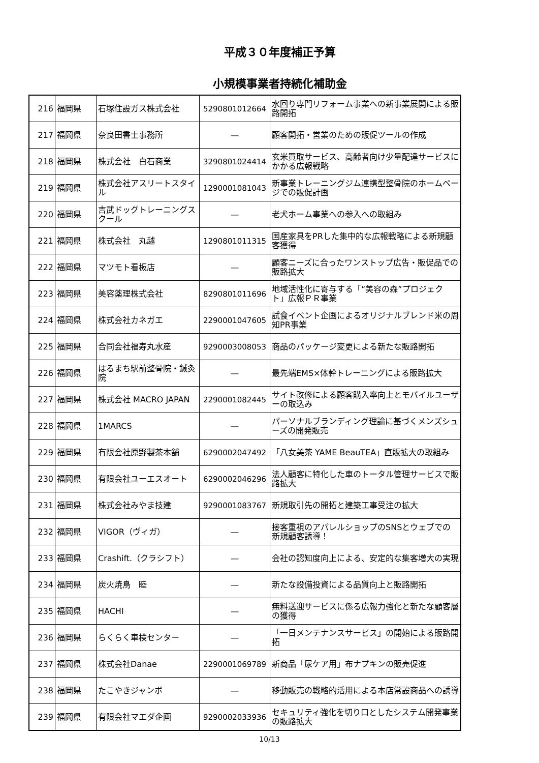平成３０年度補正予算
小規模事業者持続化補助金
| 216 | 福岡県 | 石塚住設ガス株式会社 | 5290801012664 | 水回り専門リフォーム事業への新事業展開による販路開拓 |
| 217 | 福岡県 | 奈良田書士事務所 | ― | 顧客開拓・営業のための販促ツールの作成 |
| 218 | 福岡県 | 株式会社 白石商業 | 3290801024414 | 玄米買取サービス、高齢者向け少量配達サービスにかかる広報戦略 |
| 219 | 福岡県 | 株式会社アスリートスタイル | 1290001081043 | 新事業トレーニングジム連携型整骨院のホームページでの販促計画 |
| 220 | 福岡県 | 吉武ドッグトレーニングスクール | ― | 老犬ホーム事業への参入への取組み |
| 221 | 福岡県 | 株式会社 丸越 | 1290801011315 | 国産家具をPRした集中的な広報戦略による新規顧客獲得 |
| 222 | 福岡県 | マツモト看板店 | ― | 顧客ニーズに合ったワンストップ広告・販促品での販路拡大 |
| 223 | 福岡県 | 美容薬理株式会社 | 8290801011696 | 地域活性化に寄与する「“美容の森”プロジェクト」広報ＰＲ事業 |
| 224 | 福岡県 | 株式会社カネガエ | 2290001047605 | 試食イベント企画によるオリジナルブレンド米の周知PR事業 |
| 225 | 福岡県 | 合同会社福寿丸水産 | 9290003008053 | 商品のパッケージ変更による新たな販路開拓 |
| 226 | 福岡県 | はるまち駅前整骨院・鍼灸院 | ― | 最先端EMS×体幹トレーニングによる販路拡大 |
| 227 | 福岡県 | 株式会社 MACRO JAPAN | 2290001082445 | サイト改修による顧客購入率向上とモバイルユーザーの取込み |
| 228 | 福岡県 | 1MARCS | ― | パーソナルブランディング理論に基づくメンズシューズの開発販売 |
| 229 | 福岡県 | 有限会社原野製茶本舗 | 6290002047492 | 「八女美茶 YAME BeauTEA」直販拡大の取組み |
| 230 | 福岡県 | 有限会社ユーエスオート | 6290002046296 | 法人顧客に特化した車のトータル管理サービスで販路拡大 |
| 231 | 福岡県 | 株式会社みやま技建 | 9290001083767 | 新規取引先の開拓と建築工事受注の拡大 |
| 232 | 福岡県 | VIGOR（ヴィガ） | ― | 接客重視のアパレルショップのSNSとウェブでの新規顧客誘導！ |
| 233 | 福岡県 | Crashift.（クラシフト） | ― | 会社の認知度向上による、安定的な集客増大の実現 |
| 234 | 福岡県 | 炭火焼鳥 睦 | ― | 新たな設備投資による品質向上と販路開拓 |
| 235 | 福岡県 | HACHI | ― | 無料送迎サービスに係る広報力強化と新たな顧客層の獲得 |
| 236 | 福岡県 | らくらく車検センター | ― | 「一日メンテナンスサービス」の開始による販路開拓 |
| 237 | 福岡県 | 株式会社Danae | 2290001069789 | 新商品「尿ケア用」布ナプキンの販売促進 |
| 238 | 福岡県 | たこやきジャンボ | ― | 移動販売の戦略的活用による本店常設商品への誘導 |
| 239 | 福岡県 | 有限会社マエダ企画 | 9290002033936 | セキュリティ強化を切り口としたシステム開発事業の販路拡大 |
10/13